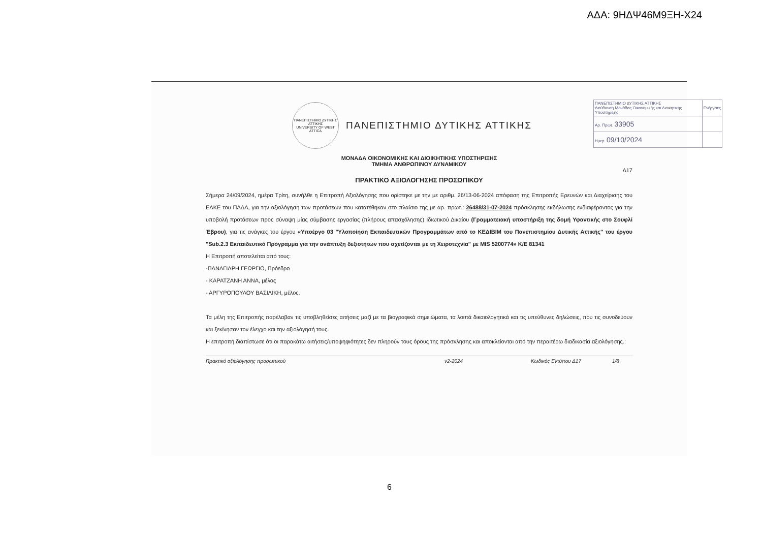ΑΔΑ: 9ΗΔΨ46Μ9ΞΗ-Χ24
| ΠΑΝΕΠΙΣΤΗΜΙΟ ΔΥΤΙΚΗΣ ΑΤΤΙΚΗΣ Διεύθυνση Μονάδας Οικονομικής και Διοικητικής Υποστήριξης | Ενέργειες |
| Αρ. Πρωτ. 33905 | |
| Ημερ. 09/10/2024 | |
ΠΑΝΕΠΙΣΤΗΜΙΟ ΔΥΤΙΚΗΣ ΑΤΤΙΚΗΣ
UNIVERSITY OF WEST ATTICA
ΠΑΝΕΠΙΣΤΗΜΙΟ ΔΥΤΙΚΗΣ ΑΤΤΙΚΗΣ
ΜΟΝΑΔΑ ΟΙΚΟΝΟΜΙΚΗΣ ΚΑΙ ΔΙΟΙΚΗΤΙΚΗΣ ΥΠΟΣΤΗΡΙΞΗΣ
ΤΜΗΜΑ ΑΝΘΡΩΠΙΝΟΥ ΔΥΝΑΜΙΚΟΥ
Δ17
ΠΡΑΚΤΙΚΟ ΑΞΙΟΛΟΓΗΣΗΣ ΠΡΟΣΩΠΙΚΟΥ
Σήμερα 24/09/2024, ημέρα Τρίτη, συνήλθε η Επιτροπή Αξιολόγησης που ορίστηκε με την με αριθμ. 26/13-06-2024 απόφαση της Επιτροπής Ερευνών και Διαχείρισης του ΕΛΚΕ του ΠΑΔΑ, για την αξιολόγηση των προτάσεων που κατατέθηκαν στο πλαίσιο της με αρ. πρωτ.: 26488/31-07-2024 πρόσκλησης εκδήλωσης ενδιαφέροντος για την υποβολή προτάσεων προς σύναψη μίας σύμβασης εργασίας (πλήρους απασχόλησης) Ιδιωτικού Δικαίου (Γραμματειακή υποστήριξη της δομή Υφαντικής στο Σουφλί Έβρου), για τις ανάγκες του έργου «Υποέργο 03 "Υλοποίηση Εκπαιδευτικών Προγραμμάτων από το ΚΕΔΙΒΙΜ του Πανεπιστημίου Δυτικής Αττικής" του έργου "Sub.2.3 Εκπαιδευτικό Πρόγραμμα για την ανάπτυξη δεξιοτήτων που σχετίζονται με τη Χειροτεχνία" με MIS 5200774» Κ/Ε 81341
Η Επιτροπή αποτελείται από τους:
-ΠΑΝΑΓΙΑΡΗ ΓΕΩΡΓΙΟ, Πρόεδρο
- ΚΑΡΑΤΖΑΝΗ ΑΝΝΑ, μέλος
- ΑΡΓΥΡΟΠΟΥΛΟΥ ΒΑΣΙΛΙΚΗ, μέλος.
Τα μέλη της Επιτροπής παρέλαβαν τις υποβληθείσες αιτήσεις μαζί με τα βιογραφικά σημειώματα, τα λοιπά δικαιολογητικά και τις υπεύθυνες δηλώσεις, που τις συνοδεύουν και ξεκίνησαν τον έλεγχο και την αξιολόγησή τους.
Η επιτροπή διαπίστωσε ότι οι παρακάτω αιτήσεις/υποψηφιότητες δεν πληρούν τους όρους της πρόσκλησης και αποκλείονται από την περαιτέρω διαδικασία αξιολόγησης.:
Πρακτικό αξιολόγησης προσωπικού v2-2024 Κωδικός Εντύπου Δ17 1/8
6